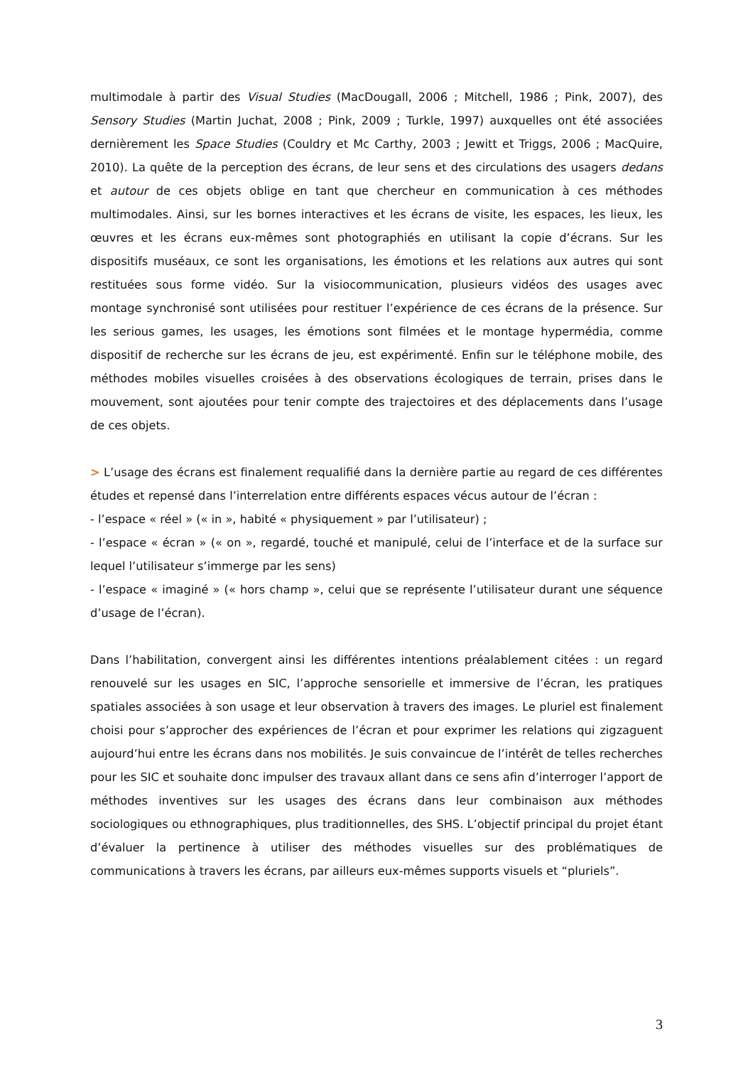multimodale à partir des Visual Studies (MacDougall, 2006 ; Mitchell, 1986 ; Pink, 2007), des Sensory Studies (Martin Juchat, 2008 ; Pink, 2009 ; Turkle, 1997) auxquelles ont été associées dernièrement les Space Studies (Couldry et Mc Carthy, 2003 ; Jewitt et Triggs, 2006 ; MacQuire, 2010). La quête de la perception des écrans, de leur sens et des circulations des usagers dedans et autour de ces objets oblige en tant que chercheur en communication à ces méthodes multimodales. Ainsi, sur les bornes interactives et les écrans de visite, les espaces, les lieux, les œuvres et les écrans eux-mêmes sont photographiés en utilisant la copie d’écrans. Sur les dispositifs muséaux, ce sont les organisations, les émotions et les relations aux autres qui sont restituées sous forme vidéo. Sur la visiocommunication, plusieurs vidéos des usages avec montage synchronisé sont utilisées pour restituer l’expérience de ces écrans de la présence. Sur les serious games, les usages, les émotions sont filmées et le montage hypermédia, comme dispositif de recherche sur les écrans de jeu, est expérimenté. Enfin sur le téléphone mobile, des méthodes mobiles visuelles croisées à des observations écologiques de terrain, prises dans le mouvement, sont ajoutées pour tenir compte des trajectoires et des déplacements dans l’usage de ces objets.
> L’usage des écrans est finalement requalifié dans la dernière partie au regard de ces différentes études et repensé dans l’interrelation entre différents espaces vécus autour de l’écran :
- l’espace « réel » (« in », habité « physiquement » par l’utilisateur) ;
- l’espace « écran » (« on », regardé, touché et manipulé, celui de l’interface et de la surface sur lequel l’utilisateur s’immerge par les sens)
- l’espace « imaginé » (« hors champ », celui que se représente l’utilisateur durant une séquence d’usage de l’écran).
Dans l’habilitation, convergent ainsi les différentes intentions préalablement citées : un regard renouvelé sur les usages en SIC, l’approche sensorielle et immersive de l’écran, les pratiques spatiales associées à son usage et leur observation à travers des images. Le pluriel est finalement choisi pour s’approcher des expériences de l’écran et pour exprimer les relations qui zigzaguent aujourd’hui entre les écrans dans nos mobilités. Je suis convaincue de l’intérêt de telles recherches pour les SIC et souhaite donc impulser des travaux allant dans ce sens afin d’interroger l’apport de méthodes inventives sur les usages des écrans dans leur combinaison aux méthodes sociologiques ou ethnographiques, plus traditionnelles, des SHS. L’objectif principal du projet étant d’évaluer la pertinence à utiliser des méthodes visuelles sur des problématiques de communications à travers les écrans, par ailleurs eux-mêmes supports visuels et “pluriels”.
3